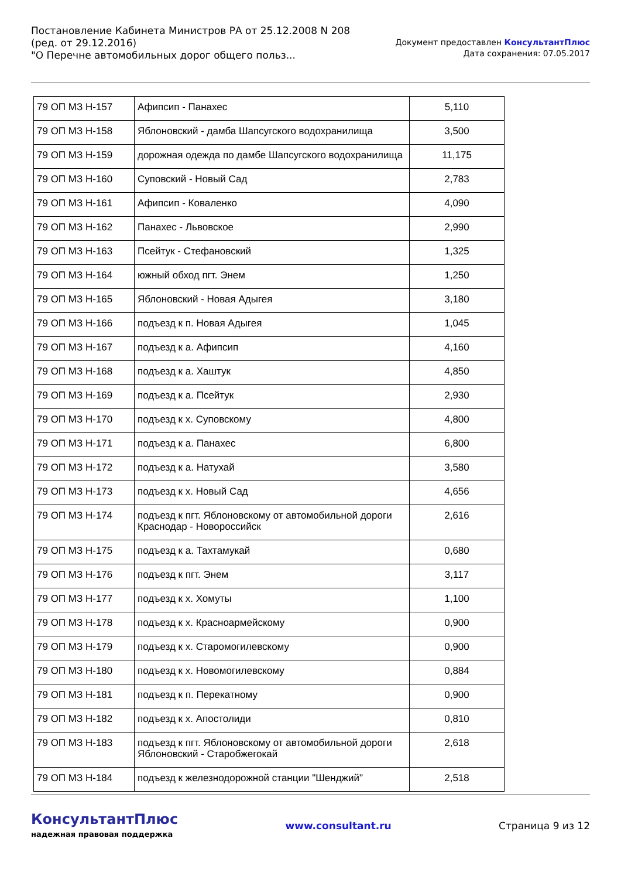Постановление Кабинета Министров РА от 25.12.2008 N 208
(ред. от 29.12.2016)
"О Перечне автомобильных дорог общего польз...
Документ предоставлен КонсультантПлюс
Дата сохранения: 07.05.2017
| 79 ОП МЗ Н-157 | Афипсип - Панахес | 5,110 |
| 79 ОП МЗ Н-158 | Яблоновский - дамба Шапсугского водохранилища | 3,500 |
| 79 ОП МЗ Н-159 | дорожная одежда по дамбе Шапсугского водохранилища | 11,175 |
| 79 ОП МЗ Н-160 | Суповский - Новый Сад | 2,783 |
| 79 ОП МЗ Н-161 | Афипсип - Коваленко | 4,090 |
| 79 ОП МЗ Н-162 | Панахес - Львовское | 2,990 |
| 79 ОП МЗ Н-163 | Псейтук - Стефановский | 1,325 |
| 79 ОП МЗ Н-164 | южный обход пгт. Энем | 1,250 |
| 79 ОП МЗ Н-165 | Яблоновский - Новая Адыгея | 3,180 |
| 79 ОП МЗ Н-166 | подъезд к п. Новая Адыгея | 1,045 |
| 79 ОП МЗ Н-167 | подъезд к а. Афипсип | 4,160 |
| 79 ОП МЗ Н-168 | подъезд к а. Хаштук | 4,850 |
| 79 ОП МЗ Н-169 | подъезд к а. Псейтук | 2,930 |
| 79 ОП МЗ Н-170 | подъезд к х. Суповскому | 4,800 |
| 79 ОП МЗ Н-171 | подъезд к а. Панахес | 6,800 |
| 79 ОП МЗ Н-172 | подъезд к а. Натухай | 3,580 |
| 79 ОП МЗ Н-173 | подъезд к х. Новый Сад | 4,656 |
| 79 ОП МЗ Н-174 | подъезд к пгт. Яблоновскому от автомобильной дороги Краснодар - Новороссийск | 2,616 |
| 79 ОП МЗ Н-175 | подъезд к а. Тахтамукай | 0,680 |
| 79 ОП МЗ Н-176 | подъезд к пгт. Энем | 3,117 |
| 79 ОП МЗ Н-177 | подъезд к х. Хомуты | 1,100 |
| 79 ОП МЗ Н-178 | подъезд к х. Красноармейскому | 0,900 |
| 79 ОП МЗ Н-179 | подъезд к х. Старомогилевскому | 0,900 |
| 79 ОП МЗ Н-180 | подъезд к х. Новомогилевскому | 0,884 |
| 79 ОП МЗ Н-181 | подъезд к п. Перекатному | 0,900 |
| 79 ОП МЗ Н-182 | подъезд к х. Апостолиди | 0,810 |
| 79 ОП МЗ Н-183 | подъезд к пгт. Яблоновскому от автомобильной дороги Яблоновский - Старобжегокай | 2,618 |
| 79 ОП МЗ Н-184 | подъезд к железнодорожной станции "Шенджий" | 2,518 |
КонсультантПлюс
надежная правовая поддержка
www.consultant.ru Страница 9 из 12